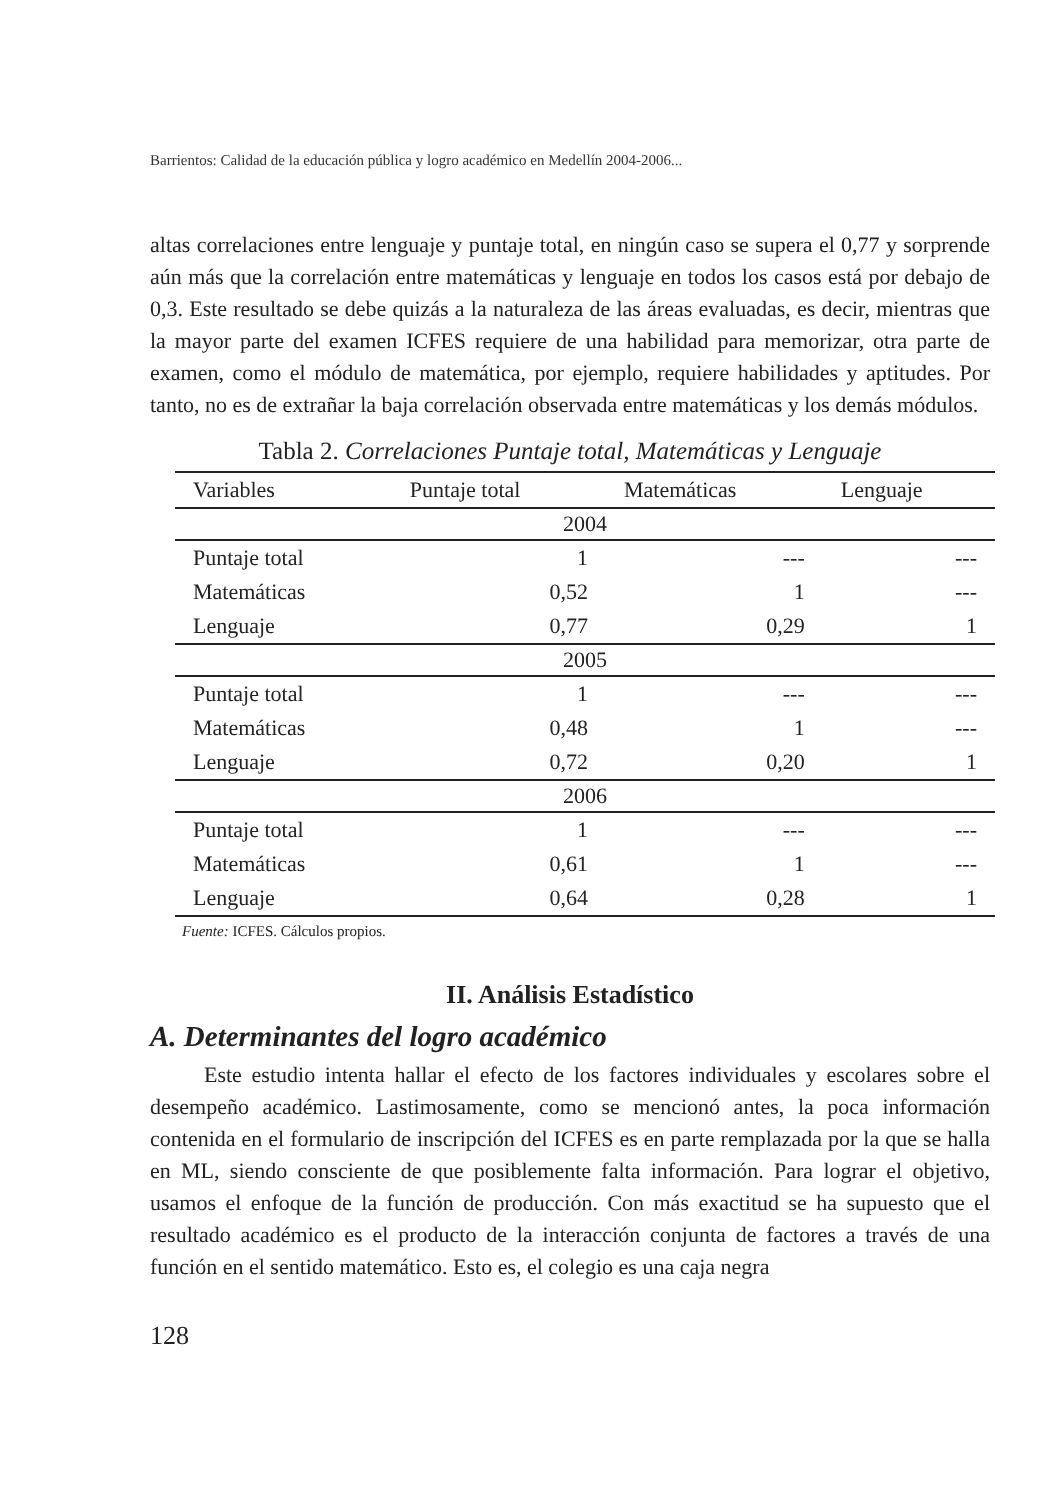Barrientos: Calidad de la educación pública y logro académico en Medellín 2004-2006...
altas correlaciones entre lenguaje y puntaje total, en ningún caso se supera el 0,77 y sorprende aún más que la correlación entre matemáticas y lenguaje en todos los casos está por debajo de 0,3. Este resultado se debe quizás a la naturaleza de las áreas evaluadas, es decir, mientras que la mayor parte del examen ICFES requiere de una habilidad para memorizar, otra parte de examen, como el módulo de matemática, por ejemplo, requiere habilidades y aptitudes. Por tanto, no es de extrañar la baja correlación observada entre matemáticas y los demás módulos.
Tabla 2. Correlaciones Puntaje total, Matemáticas y Lenguaje
| Variables | Puntaje total | Matemáticas | Lenguaje |
| --- | --- | --- | --- |
| 2004 | | | |
| Puntaje total | 1 | --- | --- |
| Matemáticas | 0,52 | 1 | --- |
| Lenguaje | 0,77 | 0,29 | 1 |
| 2005 | | | |
| Puntaje total | 1 | --- | --- |
| Matemáticas | 0,48 | 1 | --- |
| Lenguaje | 0,72 | 0,20 | 1 |
| 2006 | | | |
| Puntaje total | 1 | --- | --- |
| Matemáticas | 0,61 | 1 | --- |
| Lenguaje | 0,64 | 0,28 | 1 |
Fuente: ICFES. Cálculos propios.
II. Análisis Estadístico
A. Determinantes del logro académico
Este estudio intenta hallar el efecto de los factores individuales y escolares sobre el desempeño académico. Lastimosamente, como se mencionó antes, la poca información contenida en el formulario de inscripción del ICFES es en parte remplazada por la que se halla en ML, siendo consciente de que posiblemente falta información. Para lograr el objetivo, usamos el enfoque de la función de producción. Con más exactitud se ha supuesto que el resultado académico es el producto de la interacción conjunta de factores a través de una función en el sentido matemático. Esto es, el colegio es una caja negra
128